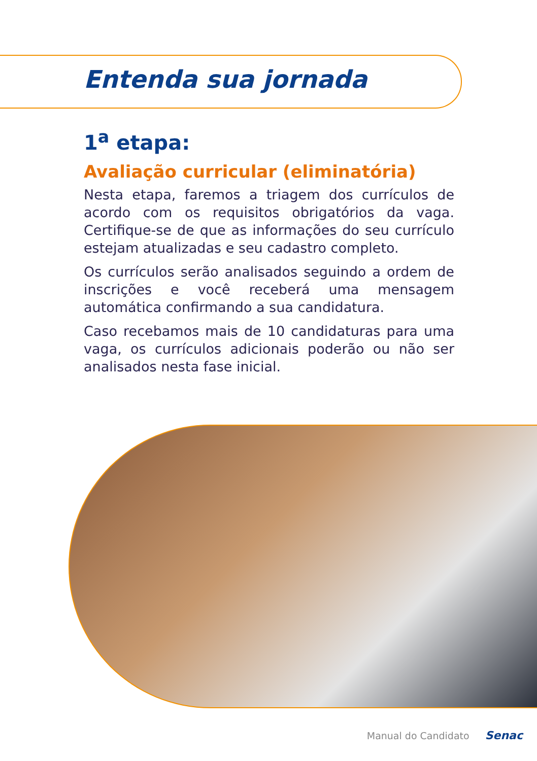Entenda sua jornada
1<sup>a</sup> etapa:
Avaliação curricular (eliminatória)
Nesta etapa, faremos a triagem dos currículos de acordo com os requisitos obrigatórios da vaga. Certifique-se de que as informações do seu currículo estejam atualizadas e seu cadastro completo.
Os currículos serão analisados seguindo a ordem de inscrições e você receberá uma mensagem automática confirmando a sua candidatura.
Caso recebamos mais de 10 candidaturas para uma vaga, os currículos adicionais poderão ou não ser analisados nesta fase inicial.
Manual do Candidato Senac